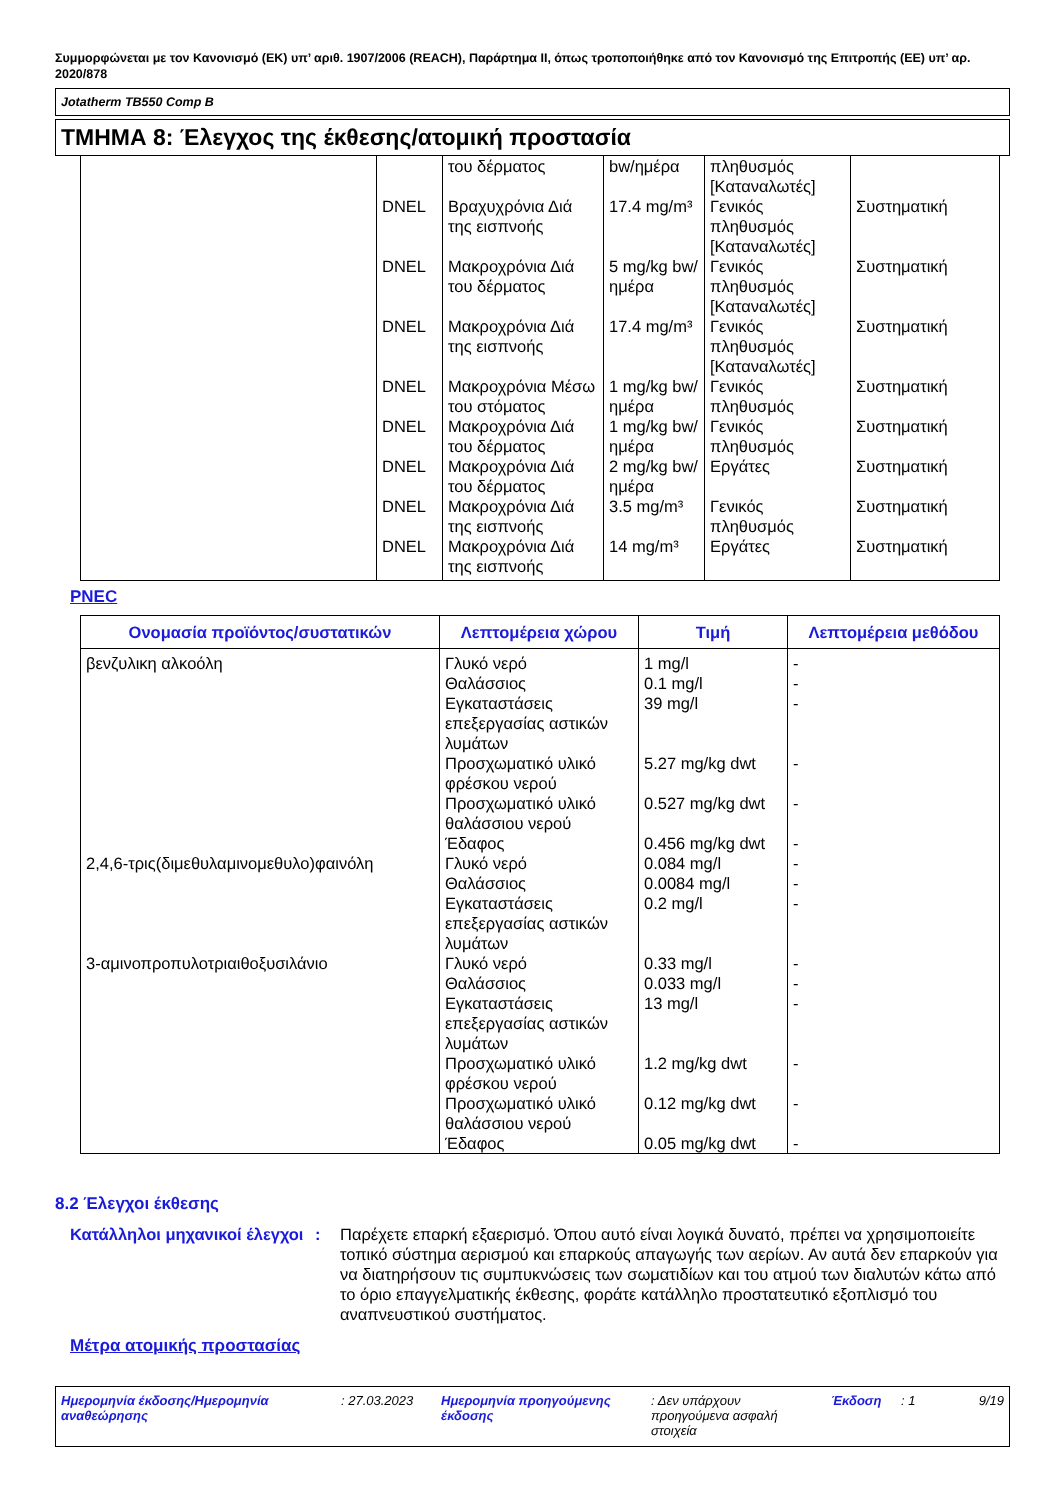Συμμορφώνεται με τον Κανονισμό (ΕΚ) υπ’ αριθ. 1907/2006 (REACH), Παράρτημα II, όπως τροποποιήθηκε από τον Κανονισμό της Επιτροπής (ΕΕ) υπ’ αρ. 2020/878
Jotatherm TB550 Comp B
ΤΜΗΜΑ 8: Έλεγχος της έκθεσης/ατομική προστασία
| | | του δέρματος | bw/ημέρα | πληθυσμός [Καταναλωτές] | |
| | DNEL | Βραχυχρόνια Διά της εισπνοής | 17.4 mg/m³ | Γενικός πληθυσμός [Καταναλωτές] | Συστηματική |
| | DNEL | Μακροχρόνια Διά του δέρματος | 5 mg/kg bw/ημέρα | Γενικός πληθυσμός [Καταναλωτές] | Συστηματική |
| | DNEL | Μακροχρόνια Διά της εισπνοής | 17.4 mg/m³ | Γενικός πληθυσμός [Καταναλωτές] | Συστηματική |
| | DNEL | Μακροχρόνια Μέσω του στόματος | 1 mg/kg bw/ημέρα | Γενικός πληθυσμός | Συστηματική |
| | DNEL | Μακροχρόνια Διά του δέρματος | 1 mg/kg bw/ημέρα | Γενικός πληθυσμός | Συστηματική |
| | DNEL | Μακροχρόνια Διά του δέρματος | 2 mg/kg bw/ημέρα | Εργάτες | Συστηματική |
| | DNEL | Μακροχρόνια Διά της εισπνοής | 3.5 mg/m³ | Γενικός πληθυσμός | Συστηματική |
| | DNEL | Μακροχρόνια Διά της εισπνοής | 14 mg/m³ | Εργάτες | Συστηματική |
PNEC
| Ονομασία προϊόντος/συστατικών | Λεπτομέρεια χώρου | Τιμή | Λεπτομέρεια μεθόδου |
| --- | --- | --- | --- |
| βενζυλικη αλκοόλη 2,4,6-τρις(διμεθυλαμινομεθυλο)φαινόλη 3-αμινοπροπυλοτριαιθοξυσιλάνιο | Γλυκό νερό Θαλάσσιος Εγκαταστάσεις επεξεργασίας αστικών λυμάτων Προσχωματικό υλικό φρέσκου νερού Προσχωματικό υλικό θαλάσσιου νερού Έδαφος Γλυκό νερό Θαλάσσιος Εγκαταστάσεις επεξεργασίας αστικών λυμάτων Γλυκό νερό Θαλάσσιος Εγκαταστάσεις επεξεργασίας αστικών λυμάτων Προσχωματικό υλικό φρέσκου νερού Προσχωματικό υλικό θαλάσσιου νερού Έδαφος | 1 mg/l 0.1 mg/l 39 mg/l 5.27 mg/kg dwt 0.527 mg/kg dwt 0.456 mg/kg dwt 0.084 mg/l 0.0084 mg/l 0.2 mg/l 0.33 mg/l 0.033 mg/l 13 mg/l 1.2 mg/kg dwt 0.12 mg/kg dwt 0.05 mg/kg dwt | - - - - - - - - - - - - - - - |
8.2 Έλεγχοι έκθεσης
Κατάλληλοι μηχανικοί έλεγχοι
: Παρέχετε επαρκή εξαερισμό. Όπου αυτό είναι λογικά δυνατό, πρέπει να χρησιμοποιείτε τοπικό σύστημα αερισμού και επαρκούς απαγωγής των αερίων. Αν αυτά δεν επαρκούν για να διατηρήσουν τις συμπυκνώσεις των σωματιδίων και του ατμού των διαλυτών κάτω από το όριο επαγγελματικής έκθεσης, φοράτε κατάλληλο προστατευτικό εξοπλισμό του αναπνευστικού συστήματος.
Μέτρα ατομικής προστασίας
Ημερομηνία έκδοσης/Ημερομηνία αναθεώρησης
: 27.03.2023
Ημερομηνία προηγούμενης έκδοσης
: Δεν υπάρχουν προηγούμενα ασφαλή στοιχεία
Έκδοση : 1 9/19